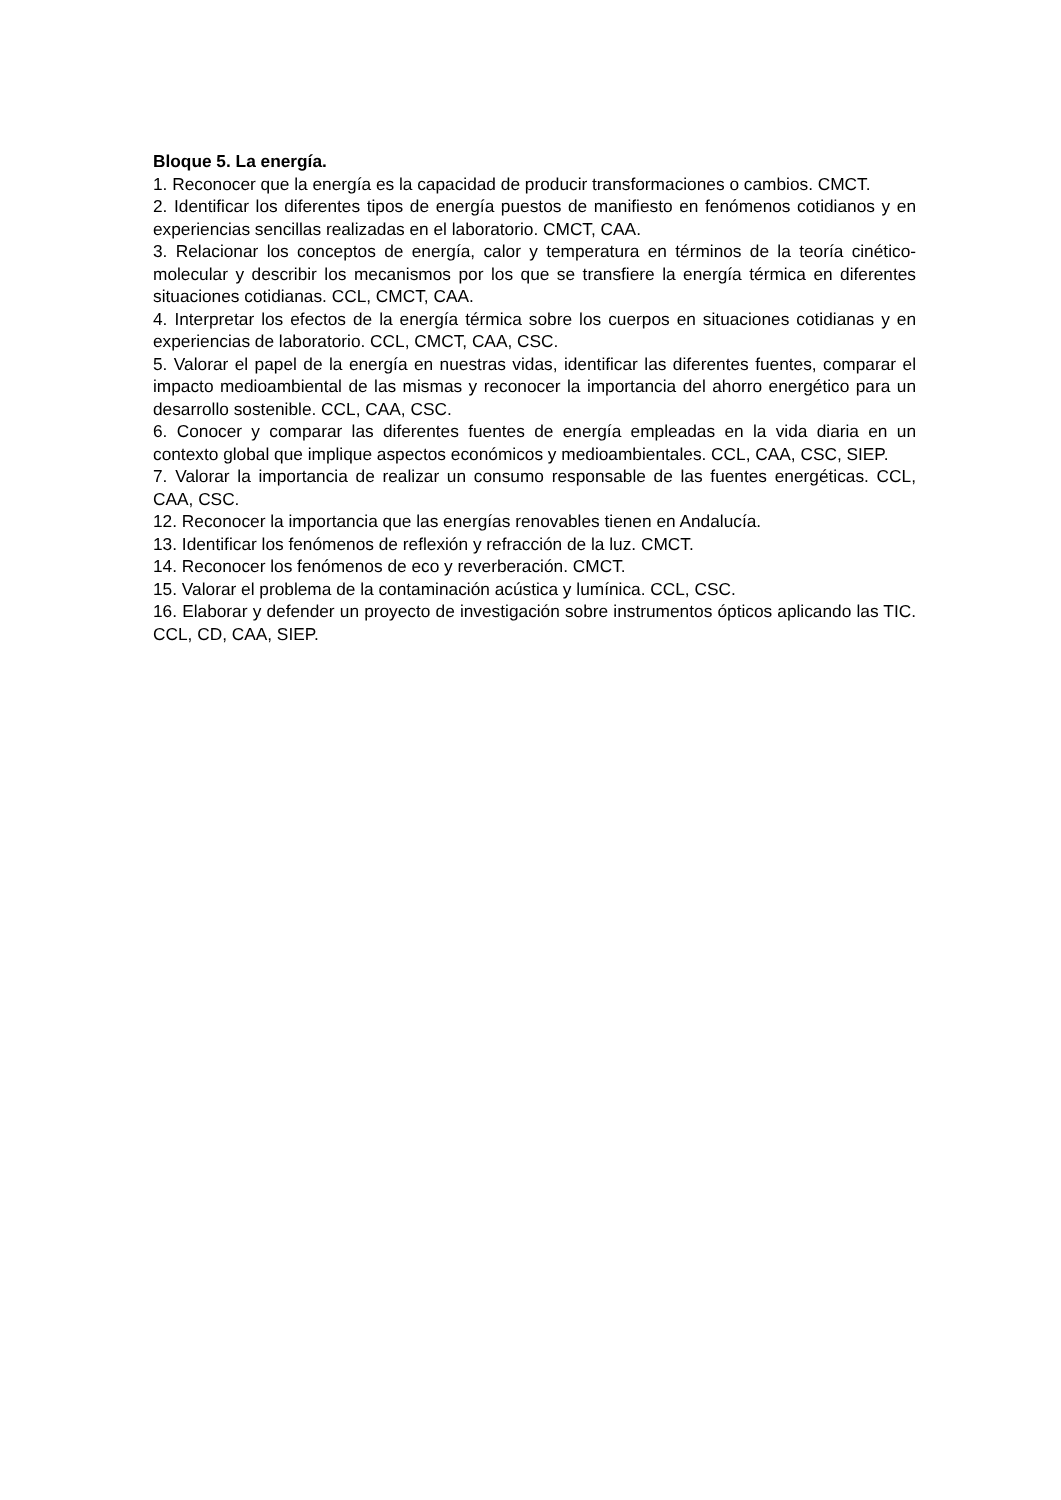Bloque 5. La energía.
1. Reconocer que la energía es la capacidad de producir transformaciones o cambios. CMCT.
2. Identificar los diferentes tipos de energía puestos de manifiesto en fenómenos cotidianos y en experiencias sencillas realizadas en el laboratorio. CMCT, CAA.
3. Relacionar los conceptos de energía, calor y temperatura en términos de la teoría cinético-molecular y describir los mecanismos por los que se transfiere la energía térmica en diferentes situaciones cotidianas. CCL, CMCT, CAA.
4. Interpretar los efectos de la energía térmica sobre los cuerpos en situaciones cotidianas y en experiencias de laboratorio. CCL, CMCT, CAA, CSC.
5. Valorar el papel de la energía en nuestras vidas, identificar las diferentes fuentes, comparar el impacto medioambiental de las mismas y reconocer la importancia del ahorro energético para un desarrollo sostenible. CCL, CAA, CSC.
6. Conocer y comparar las diferentes fuentes de energía empleadas en la vida diaria en un contexto global que implique aspectos económicos y medioambientales. CCL, CAA, CSC, SIEP.
7. Valorar la importancia de realizar un consumo responsable de las fuentes energéticas. CCL, CAA, CSC.
12. Reconocer la importancia que las energías renovables tienen en Andalucía.
13. Identificar los fenómenos de reflexión y refracción de la luz. CMCT.
14. Reconocer los fenómenos de eco y reverberación. CMCT.
15. Valorar el problema de la contaminación acústica y lumínica. CCL, CSC.
16. Elaborar y defender un proyecto de investigación sobre instrumentos ópticos aplicando las TIC. CCL, CD, CAA, SIEP.